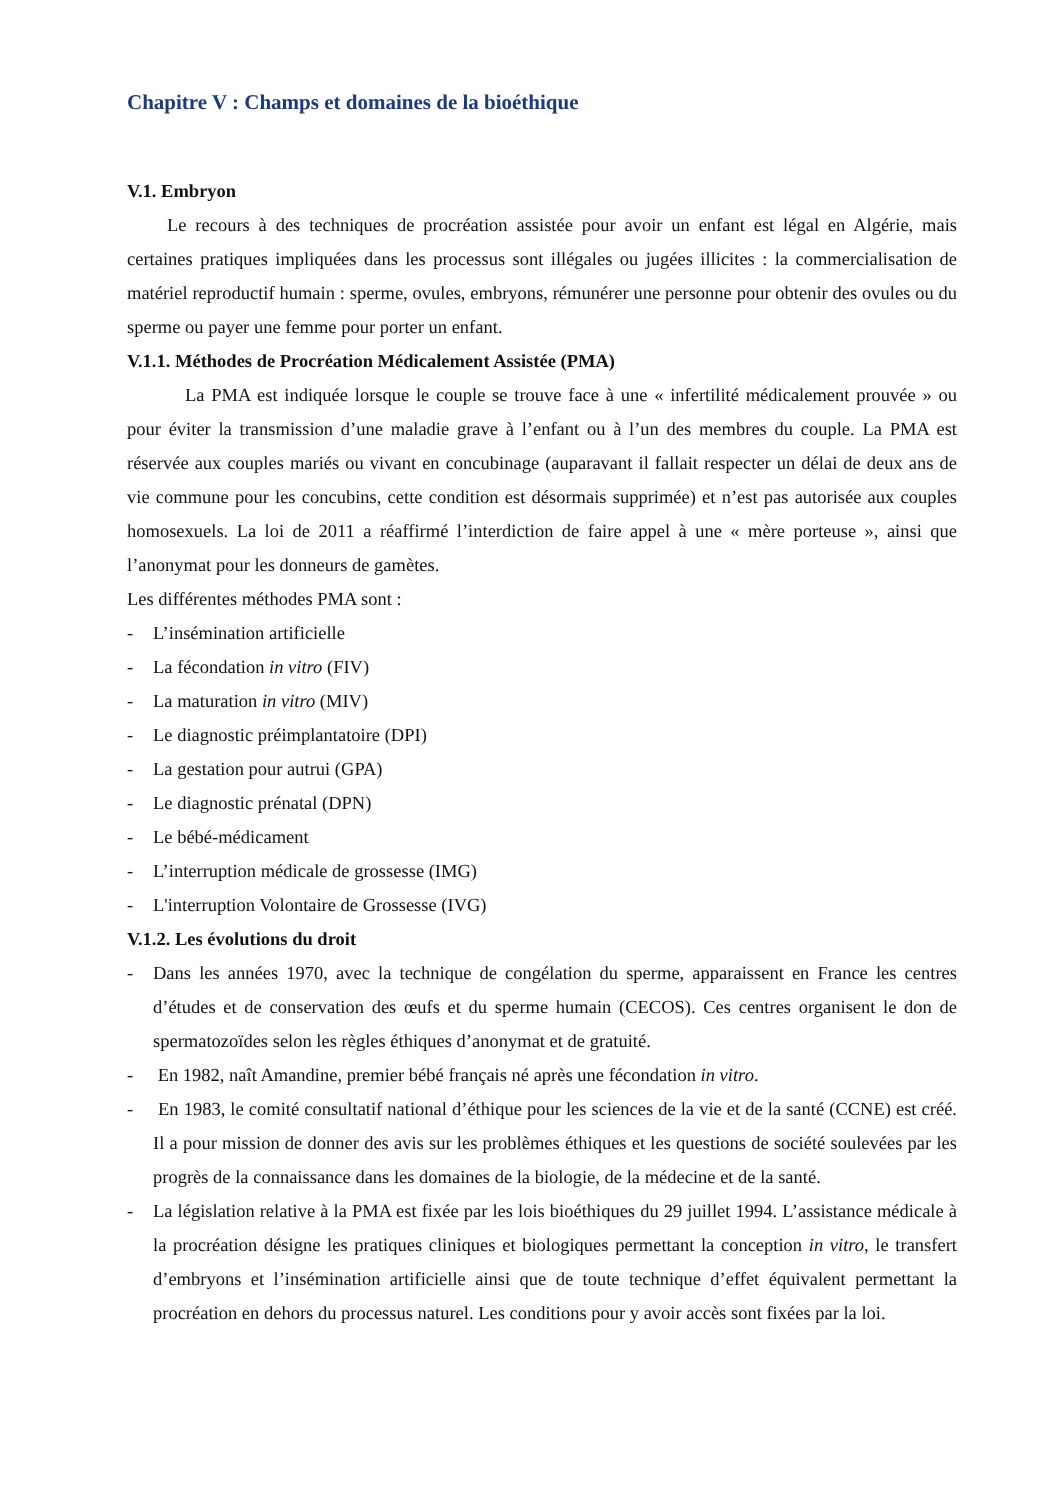Chapitre V : Champs et domaines de la bioéthique
V.1. Embryon
Le recours à des techniques de procréation assistée pour avoir un enfant est légal en Algérie, mais certaines pratiques impliquées dans les processus sont illégales ou jugées illicites : la commercialisation de matériel reproductif humain : sperme, ovules, embryons, rémunérer une personne pour obtenir des ovules ou du sperme ou payer une femme pour porter un enfant.
V.1.1. Méthodes de Procréation Médicalement Assistée (PMA)
La PMA est indiquée lorsque le couple se trouve face à une « infertilité médicalement prouvée » ou pour éviter la transmission d’une maladie grave à l’enfant ou à l’un des membres du couple. La PMA est réservée aux couples mariés ou vivant en concubinage (auparavant il fallait respecter un délai de deux ans de vie commune pour les concubins, cette condition est désormais supprimée) et n’est pas autorisée aux couples homosexuels. La loi de 2011 a réaffirmé l’interdiction de faire appel à une « mère porteuse », ainsi que l’anonymat pour les donneurs de gamètes.
Les différentes méthodes PMA sont :
- L’insémination artificielle
- La fécondation in vitro (FIV)
- La maturation in vitro (MIV)
- Le diagnostic préimplantatoire (DPI)
- La gestation pour autrui (GPA)
- Le diagnostic prénatal (DPN)
- Le bébé-médicament
- L’interruption médicale de grossesse (IMG)
- L'interruption Volontaire de Grossesse (IVG)
V.1.2. Les évolutions du droit
- Dans les années 1970, avec la technique de congélation du sperme, apparaissent en France les centres d’études et de conservation des œufs et du sperme humain (CECOS). Ces centres organisent le don de spermatozoïdes selon les règles éthiques d’anonymat et de gratuité.
- En 1982, naît Amandine, premier bébé français né après une fécondation in vitro.
- En 1983, le comité consultatif national d’éthique pour les sciences de la vie et de la santé (CCNE) est créé. Il a pour mission de donner des avis sur les problèmes éthiques et les questions de société soulevées par les progrès de la connaissance dans les domaines de la biologie, de la médecine et de la santé.
- La législation relative à la PMA est fixée par les lois bioéthiques du 29 juillet 1994. L’assistance médicale à la procréation désigne les pratiques cliniques et biologiques permettant la conception in vitro, le transfert d’embryons et l’insémination artificielle ainsi que de toute technique d’effet équivalent permettant la procréation en dehors du processus naturel. Les conditions pour y avoir accès sont fixées par la loi.